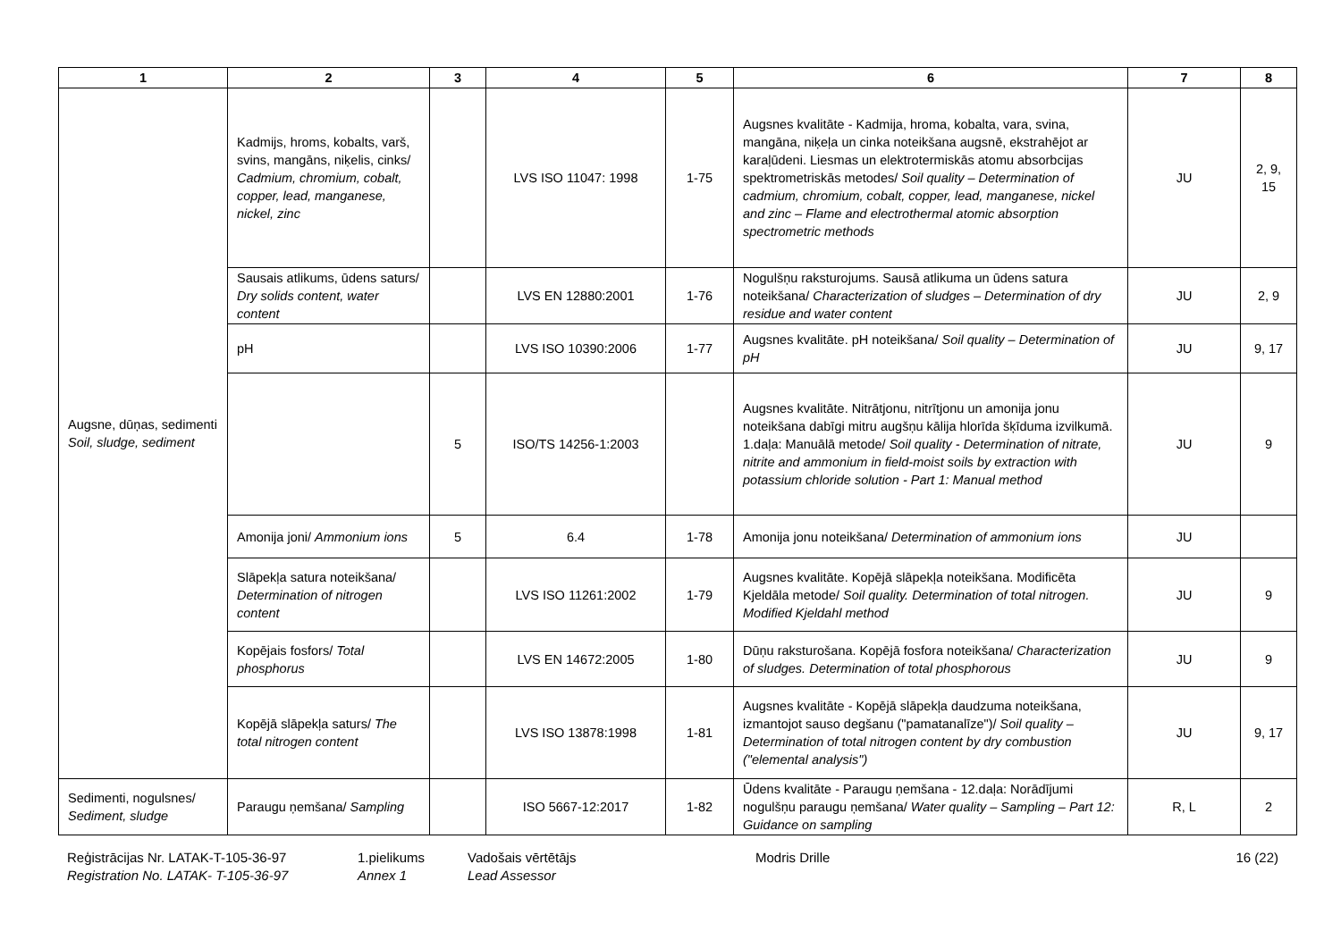| 1 | 2 | 3 | 4 | 5 | 6 | 7 | 8 |
| --- | --- | --- | --- | --- | --- | --- | --- |
| Augsne, dūņas, sedimenti Soil, sludge, sediment | Kadmijs, hroms, kobalts, varš, svins, mangāns, niķelis, cinks/ Cadmium, chromium, cobalt, copper, lead, manganese, nickel, zinc | | LVS ISO 11047: 1998 | 1-75 | Augsnes kvalitāte - Kadmija, hroma, kobalta, vara, svina, mangāna, niķeļa un cinka noteikšana augsnē, ekstrahējot ar karaļūdeni. Liesmas un elektrotermiskās atomu absorbcijas spektrometriskās metodes/ Soil quality – Determination of cadmium, chromium, cobalt, copper, lead, manganese, nickel and zinc – Flame and electrothermal atomic absorption spectrometric methods | JU | 2, 9, 15 |
| | Sausais atlikums, ūdens saturs/ Dry solids content, water content | | LVS EN 12880:2001 | 1-76 | Nogulšņu raksturojums. Sausā atlikuma un ūdens satura noteikšana/ Characterization of sludges – Determination of dry residue and water content | JU | 2, 9 |
| | pH | | LVS ISO 10390:2006 | 1-77 | Augsnes kvalitāte. pH noteikšana/ Soil quality – Determination of pH | JU | 9, 17 |
| | | 5 | ISO/TS 14256-1:2003 | | Augsnes kvalitāte. Nitrātjonu, nitrītjonu un amonija jonu noteikšana dabīgi mitru augšņu kālija hlorīda šķīduma izvilkumā. 1.daļa: Manuālā metode/ Soil quality - Determination of nitrate, nitrite and ammonium in field-moist soils by extraction with potassium chloride solution - Part 1: Manual method | JU | 9 |
| | Amonija joni/ Ammonium ions | 5 | 6.4 | 1-78 | Amonija jonu noteikšana/ Determination of ammonium ions | JU | |
| | Slāpekļa satura noteikšana/ Determination of nitrogen content | | LVS ISO 11261:2002 | 1-79 | Augsnes kvalitāte. Kopējā slāpekļa noteikšana. Modificēta Kjeldāla metode/ Soil quality. Determination of total nitrogen. Modified Kjeldahl method | JU | 9 |
| | Kopējais fosfors/ Total phosphorus | | LVS EN 14672:2005 | 1-80 | Dūņu raksturošana. Kopējā fosfora noteikšana/ Characterization of sludges. Determination of total phosphorous | JU | 9 |
| | Kopējā slāpekļa saturs/ The total nitrogen content | | LVS ISO 13878:1998 | 1-81 | Augsnes kvalitāte - Kopējā slāpekļa daudzuma noteikšana, izmantojot sauso degšanu ("pamatanalīze")/ Soil quality – Determination of total nitrogen content by dry combustion ("elemental analysis") | JU | 9, 17 |
| Sedimenti, nogulsnes/ Sediment, sludge | Paraugu ņemšana/ Sampling | | ISO 5667-12:2017 | 1-82 | Ūdens kvalitāte - Paraugu ņemšana - 12.daļa: Norādījumi nogulšņu paraugu ņemšana/ Water quality – Sampling – Part 12: Guidance on sampling | R, L | 2 |
Reģistrācijas Nr. LATAK-T-105-36-97
Registration No. LATAK- T-105-36-97
1.pielikums
Annex 1
Vadošais vērtētājs
Lead Assessor
Modris Drille 16 (22)